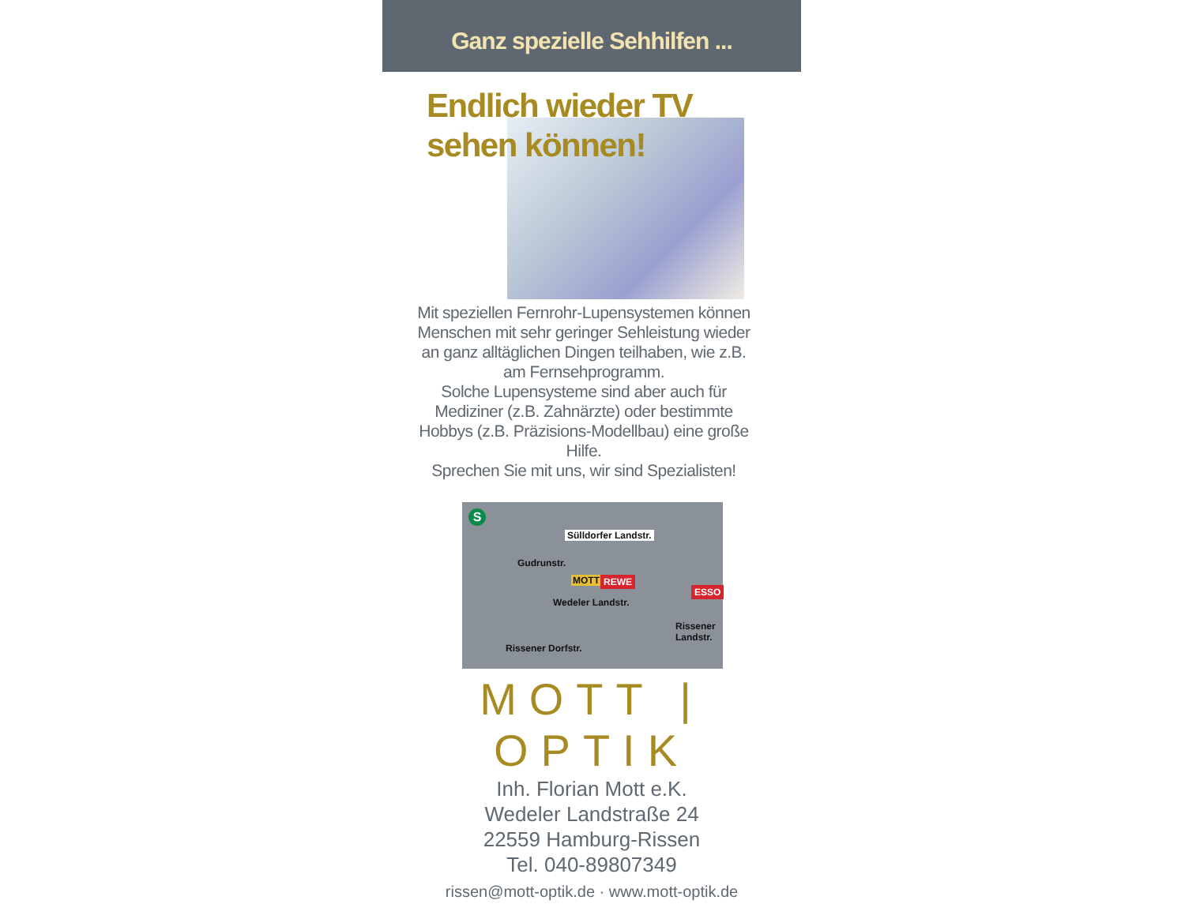Ganz spezielle Sehhilfen ...
Endlich wieder TV
sehen können!
Mit speziellen Fernrohr-Lupensystemen können Menschen mit sehr geringer Sehleistung wieder an ganz alltäglichen Dingen teilhaben, wie z.B. am Fernsehprogramm.
Solche Lupensysteme sind aber auch für Mediziner (z.B. Zahnärzte) oder bestimmte Hobbys (z.B. Präzisions-Modellbau) eine große Hilfe.
Sprechen Sie mit uns, wir sind Spezialisten!
S
Sülldorfer Landstr.
Gudrunstr.
MOTT REWE
Wedeler Landstr.
ESSO
Rissener Landstr.
Rissener Dorfstr.
MOTT | OPTIK
Inh. Florian Mott e.K.
Wedeler Landstraße 24
22559 Hamburg-Rissen
Tel. 040-89807349
rissen@mott-optik.de · www.mott-optik.de